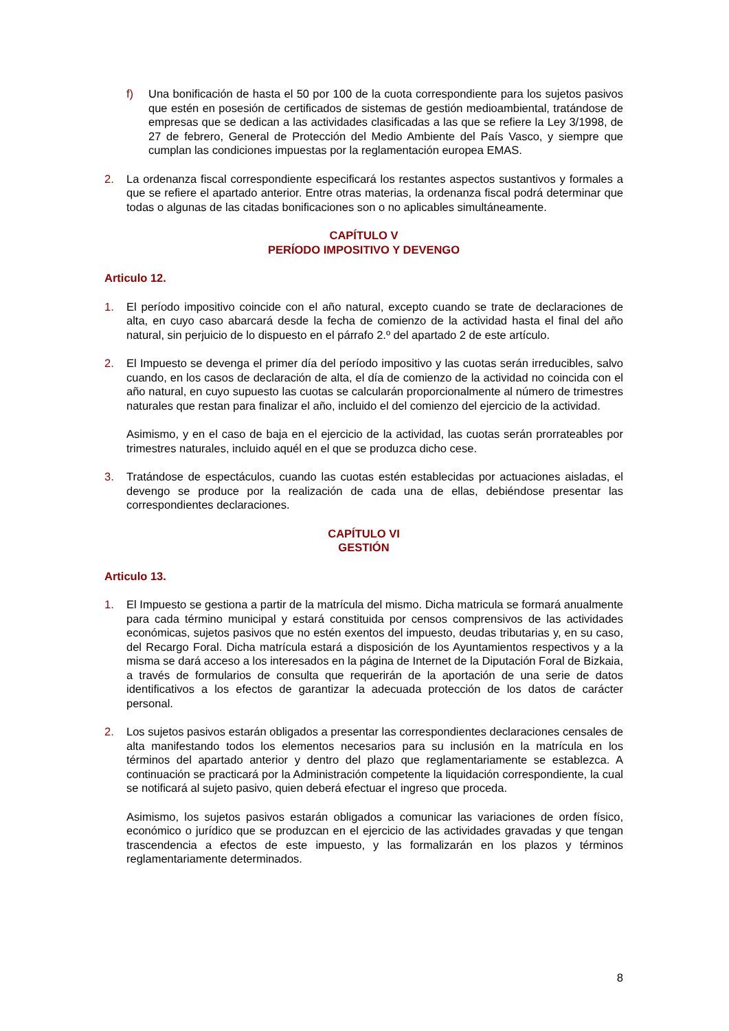f) Una bonificación de hasta el 50 por 100 de la cuota correspondiente para los sujetos pasivos que estén en posesión de certificados de sistemas de gestión medioambiental, tratándose de empresas que se dedican a las actividades clasificadas a las que se refiere la Ley 3/1998, de 27 de febrero, General de Protección del Medio Ambiente del País Vasco, y siempre que cumplan las condiciones impuestas por la reglamentación europea EMAS.
2. La ordenanza fiscal correspondiente especificará los restantes aspectos sustantivos y formales a que se refiere el apartado anterior. Entre otras materias, la ordenanza fiscal podrá determinar que todas o algunas de las citadas bonificaciones son o no aplicables simultáneamente.
CAPÍTULO V
PERÍODO IMPOSITIVO Y DEVENGO
Articulo 12.
1. El período impositivo coincide con el año natural, excepto cuando se trate de declaraciones de alta, en cuyo caso abarcará desde la fecha de comienzo de la actividad hasta el final del año natural, sin perjuicio de lo dispuesto en el párrafo 2.º del apartado 2 de este artículo.
2. El Impuesto se devenga el primer día del período impositivo y las cuotas serán irreducibles, salvo cuando, en los casos de declaración de alta, el día de comienzo de la actividad no coincida con el año natural, en cuyo supuesto las cuotas se calcularán proporcionalmente al número de trimestres naturales que restan para finalizar el año, incluido el del comienzo del ejercicio de la actividad.
Asimismo, y en el caso de baja en el ejercicio de la actividad, las cuotas serán prorrateables por trimestres naturales, incluido aquél en el que se produzca dicho cese.
3. Tratándose de espectáculos, cuando las cuotas estén establecidas por actuaciones aisladas, el devengo se produce por la realización de cada una de ellas, debiéndose presentar las correspondientes declaraciones.
CAPÍTULO VI
GESTIÓN
Articulo 13.
1. El Impuesto se gestiona a partir de la matrícula del mismo. Dicha matricula se formará anualmente para cada término municipal y estará constituida por censos comprensivos de las actividades económicas, sujetos pasivos que no estén exentos del impuesto, deudas tributarias y, en su caso, del Recargo Foral. Dicha matrícula estará a disposición de los Ayuntamientos respectivos y a la misma se dará acceso a los interesados en la página de Internet de la Diputación Foral de Bizkaia, a través de formularios de consulta que requerirán de la aportación de una serie de datos identificativos a los efectos de garantizar la adecuada protección de los datos de carácter personal.
2. Los sujetos pasivos estarán obligados a presentar las correspondientes declaraciones censales de alta manifestando todos los elementos necesarios para su inclusión en la matrícula en los términos del apartado anterior y dentro del plazo que reglamentariamente se establezca. A continuación se practicará por la Administración competente la liquidación correspondiente, la cual se notificará al sujeto pasivo, quien deberá efectuar el ingreso que proceda.
Asimismo, los sujetos pasivos estarán obligados a comunicar las variaciones de orden físico, económico o jurídico que se produzcan en el ejercicio de las actividades gravadas y que tengan trascendencia a efectos de este impuesto, y las formalizarán en los plazos y términos reglamentariamente determinados.
8